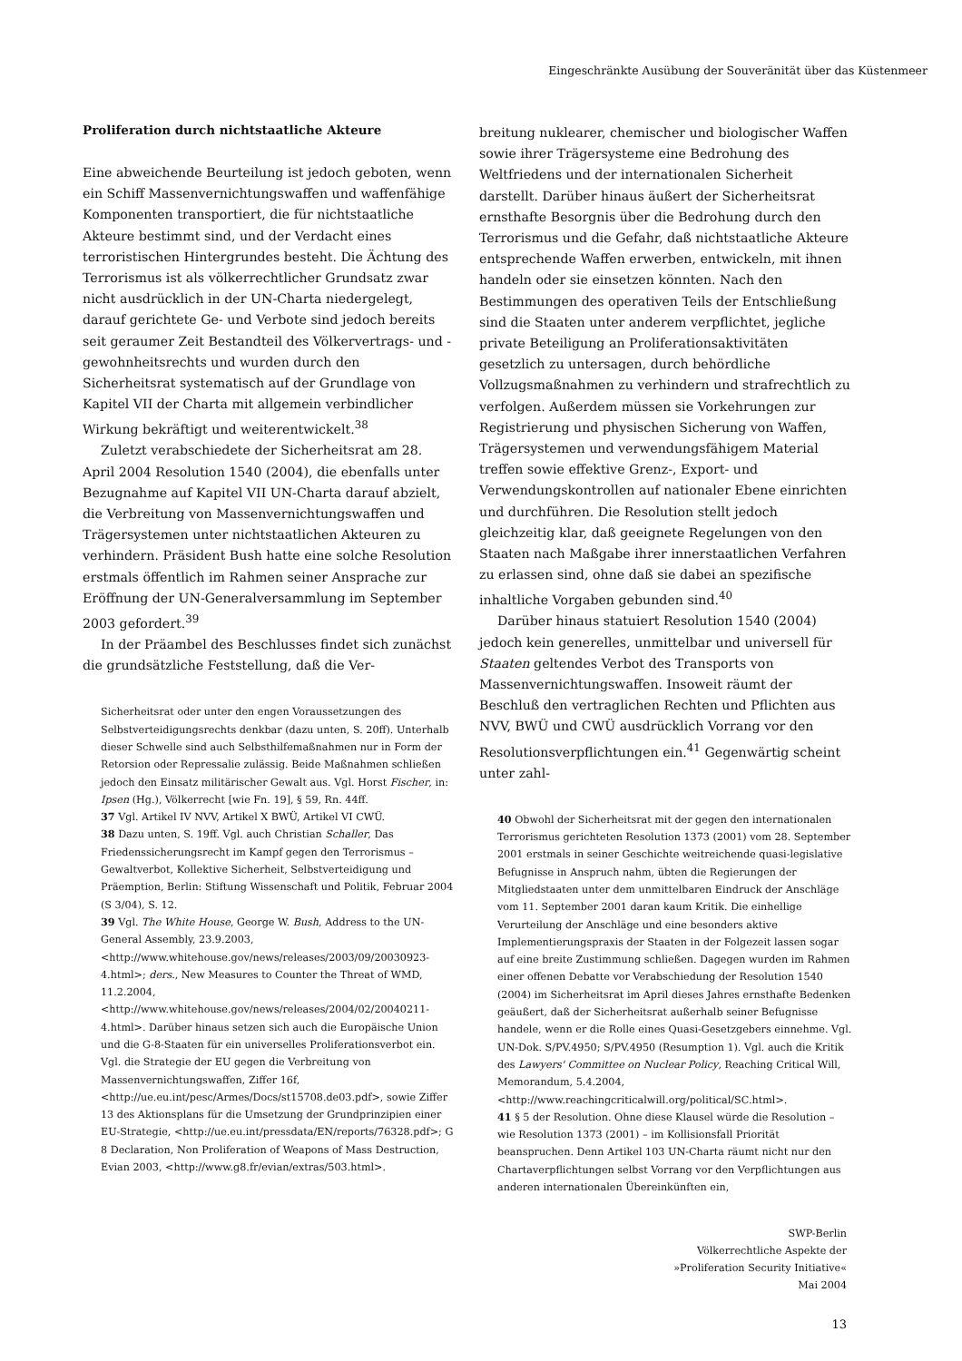Eingeschränkte Ausübung der Souveränität über das Küstenmeer
Proliferation durch nichtstaatliche Akteure
Eine abweichende Beurteilung ist jedoch geboten, wenn ein Schiff Massenvernichtungswaffen und waffenfähige Komponenten transportiert, die für nichtstaatliche Akteure bestimmt sind, und der Verdacht eines terroristischen Hintergrundes besteht. Die Ächtung des Terrorismus ist als völkerrechtlicher Grundsatz zwar nicht ausdrücklich in der UN-Charta niedergelegt, darauf gerichtete Ge- und Verbote sind jedoch bereits seit geraumer Zeit Bestandteil des Völkervertrags- und -gewohnheitsrechts und wurden durch den Sicherheitsrat systematisch auf der Grundlage von Kapitel VII der Charta mit allgemein verbindlicher Wirkung bekräftigt und weiterentwickelt.<sup>38</sup>
Zuletzt verabschiedete der Sicherheitsrat am 28. April 2004 Resolution 1540 (2004), die ebenfalls unter Bezugnahme auf Kapitel VII UN-Charta darauf abzielt, die Verbreitung von Massenvernichtungswaffen und Trägersystemen unter nichtstaatlichen Akteuren zu verhindern. Präsident Bush hatte eine solche Resolution erstmals öffentlich im Rahmen seiner Ansprache zur Eröffnung der UN-Generalversammlung im September 2003 gefordert.<sup>39</sup>
In der Präambel des Beschlusses findet sich zunächst die grundsätzliche Feststellung, daß die Ver-
Sicherheitsrat oder unter den engen Voraussetzungen des Selbstverteidigungsrechts denkbar (dazu unten, S. 20ff). Unterhalb dieser Schwelle sind auch Selbsthilfemaßnahmen nur in Form der Retorsion oder Repressalie zulässig. Beide Maßnahmen schließen jedoch den Einsatz militärischer Gewalt aus. Vgl. Horst Fischer, in: Ipsen (Hg.), Völkerrecht [wie Fn. 19], § 59, Rn. 44ff.
37 Vgl. Artikel IV NVV, Artikel X BWÜ, Artikel VI CWÜ.
38 Dazu unten, S. 19ff. Vgl. auch Christian Schaller, Das Friedenssicherungsrecht im Kampf gegen den Terrorismus – Gewaltverbot, Kollektive Sicherheit, Selbstverteidigung und Präemption, Berlin: Stiftung Wissenschaft und Politik, Februar 2004 (S 3/04), S. 12.
39 Vgl. The White House, George W. Bush, Address to the UN-General Assembly, 23.9.2003, <http://www.whitehouse.gov/news/releases/2003/09/20030923-4.html>; ders., New Measures to Counter the Threat of WMD, 11.2.2004, <http://www.whitehouse.gov/news/releases/2004/02/20040211-4.html>. Darüber hinaus setzen sich auch die Europäische Union und die G-8-Staaten für ein universelles Proliferationsverbot ein. Vgl. die Strategie der EU gegen die Verbreitung von Massenvernichtungswaffen, Ziffer 16f, <http://ue.eu.int/pesc/Armes/Docs/st15708.de03.pdf>, sowie Ziffer 13 des Aktionsplans für die Umsetzung der Grundprinzipien einer EU-Strategie, <http://ue.eu.int/pressdata/EN/reports/76328.pdf>; G 8 Declaration, Non Proliferation of Weapons of Mass Destruction, Evian 2003, <http://www.g8.fr/evian/extras/503.html>.
breitung nuklearer, chemischer und biologischer Waffen sowie ihrer Trägersysteme eine Bedrohung des Weltfriedens und der internationalen Sicherheit darstellt. Darüber hinaus äußert der Sicherheitsrat ernsthafte Besorgnis über die Bedrohung durch den Terrorismus und die Gefahr, daß nichtstaatliche Akteure entsprechende Waffen erwerben, entwickeln, mit ihnen handeln oder sie einsetzen könnten. Nach den Bestimmungen des operativen Teils der Entschließung sind die Staaten unter anderem verpflichtet, jegliche private Beteiligung an Proliferationsaktivitäten gesetzlich zu untersagen, durch behördliche Vollzugsmaßnahmen zu verhindern und strafrechtlich zu verfolgen. Außerdem müssen sie Vorkehrungen zur Registrierung und physischen Sicherung von Waffen, Trägersystemen und verwendungsfähigem Material treffen sowie effektive Grenz-, Export- und Verwendungskontrollen auf nationaler Ebene einrichten und durchführen. Die Resolution stellt jedoch gleichzeitig klar, daß geeignete Regelungen von den Staaten nach Maßgabe ihrer innerstaatlichen Verfahren zu erlassen sind, ohne daß sie dabei an spezifische inhaltliche Vorgaben gebunden sind.<sup>40</sup>
Darüber hinaus statuiert Resolution 1540 (2004) jedoch kein generelles, unmittelbar und universell für Staaten geltendes Verbot des Transports von Massenvernichtungswaffen. Insoweit räumt der Beschluß den vertraglichen Rechten und Pflichten aus NVV, BWÜ und CWÜ ausdrücklich Vorrang vor den Resolutionsverpflichtungen ein.<sup>41</sup> Gegenwärtig scheint unter zahl-
40 Obwohl der Sicherheitsrat mit der gegen den internationalen Terrorismus gerichteten Resolution 1373 (2001) vom 28. September 2001 erstmals in seiner Geschichte weitreichende quasi-legislative Befugnisse in Anspruch nahm, übten die Regierungen der Mitgliedstaaten unter dem unmittelbaren Eindruck der Anschläge vom 11. September 2001 daran kaum Kritik. Die einhellige Verurteilung der Anschläge und eine besonders aktive Implementierungspraxis der Staaten in der Folgezeit lassen sogar auf eine breite Zustimmung schließen. Dagegen wurden im Rahmen einer offenen Debatte vor Verabschiedung der Resolution 1540 (2004) im Sicherheitsrat im April dieses Jahres ernsthafte Bedenken geäußert, daß der Sicherheitsrat außerhalb seiner Befugnisse handele, wenn er die Rolle eines Quasi-Gesetzgebers einnehme. Vgl. UN-Dok. S/PV.4950; S/PV.4950 (Resumption 1). Vgl. auch die Kritik des Lawyers' Committee on Nuclear Policy, Reaching Critical Will, Memorandum, 5.4.2004, <http://www.reachingcriticalwill.org/political/SC.html>.
41 § 5 der Resolution. Ohne diese Klausel würde die Resolution – wie Resolution 1373 (2001) – im Kollisionsfall Priorität beanspruchen. Denn Artikel 103 UN-Charta räumt nicht nur den Chartaverpflichtungen selbst Vorrang vor den Verpflichtungen aus anderen internationalen Übereinkünften ein,
SWP-Berlin
Völkerrechtliche Aspekte der
»Proliferation Security Initiative«
Mai 2004
13